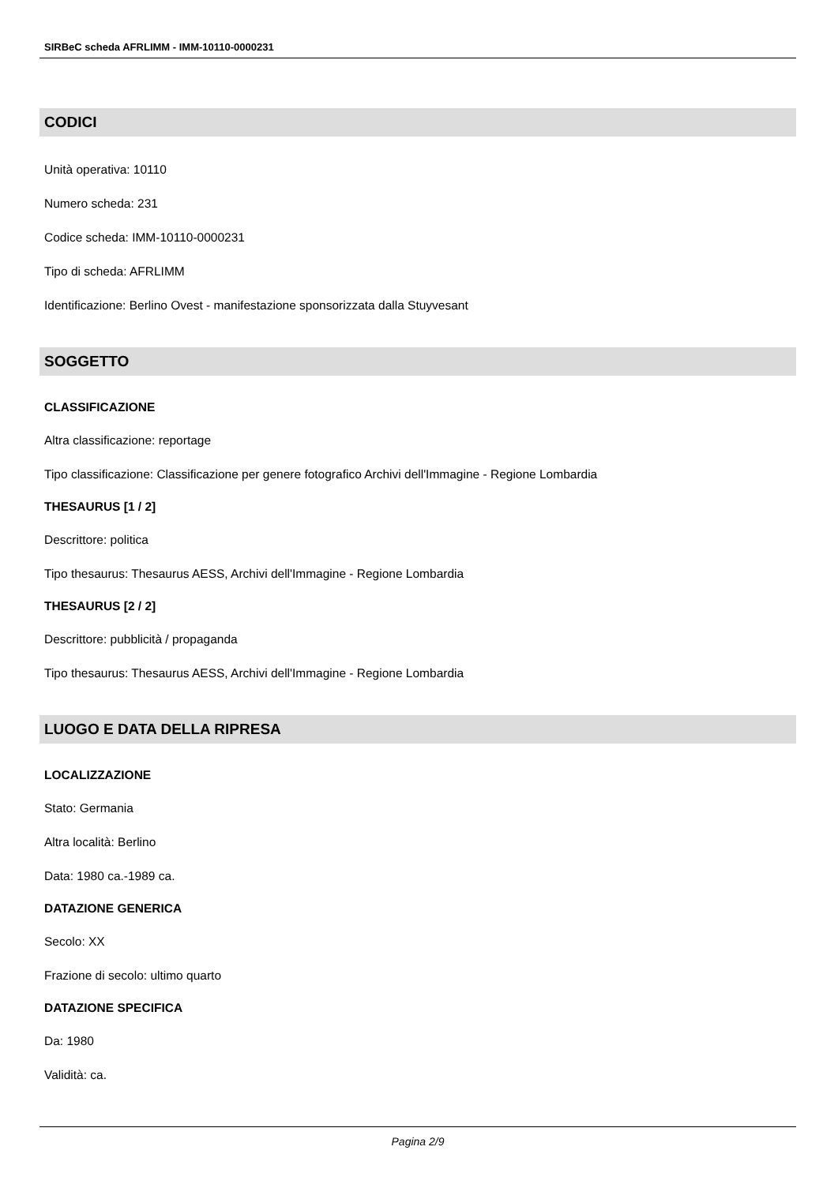SIRBeC scheda AFRLIMM - IMM-10110-0000231
CODICI
Unità operativa: 10110
Numero scheda: 231
Codice scheda: IMM-10110-0000231
Tipo di scheda: AFRLIMM
Identificazione: Berlino Ovest - manifestazione sponsorizzata dalla Stuyvesant
SOGGETTO
CLASSIFICAZIONE
Altra classificazione: reportage
Tipo classificazione: Classificazione per genere fotografico Archivi dell'Immagine - Regione Lombardia
THESAURUS [1 / 2]
Descrittore: politica
Tipo thesaurus: Thesaurus AESS, Archivi dell'Immagine - Regione Lombardia
THESAURUS [2 / 2]
Descrittore: pubblicità / propaganda
Tipo thesaurus: Thesaurus AESS, Archivi dell'Immagine - Regione Lombardia
LUOGO E DATA DELLA RIPRESA
LOCALIZZAZIONE
Stato: Germania
Altra località: Berlino
Data: 1980 ca.-1989 ca.
DATAZIONE GENERICA
Secolo: XX
Frazione di secolo: ultimo quarto
DATAZIONE SPECIFICA
Da: 1980
Validità: ca.
Pagina 2/9